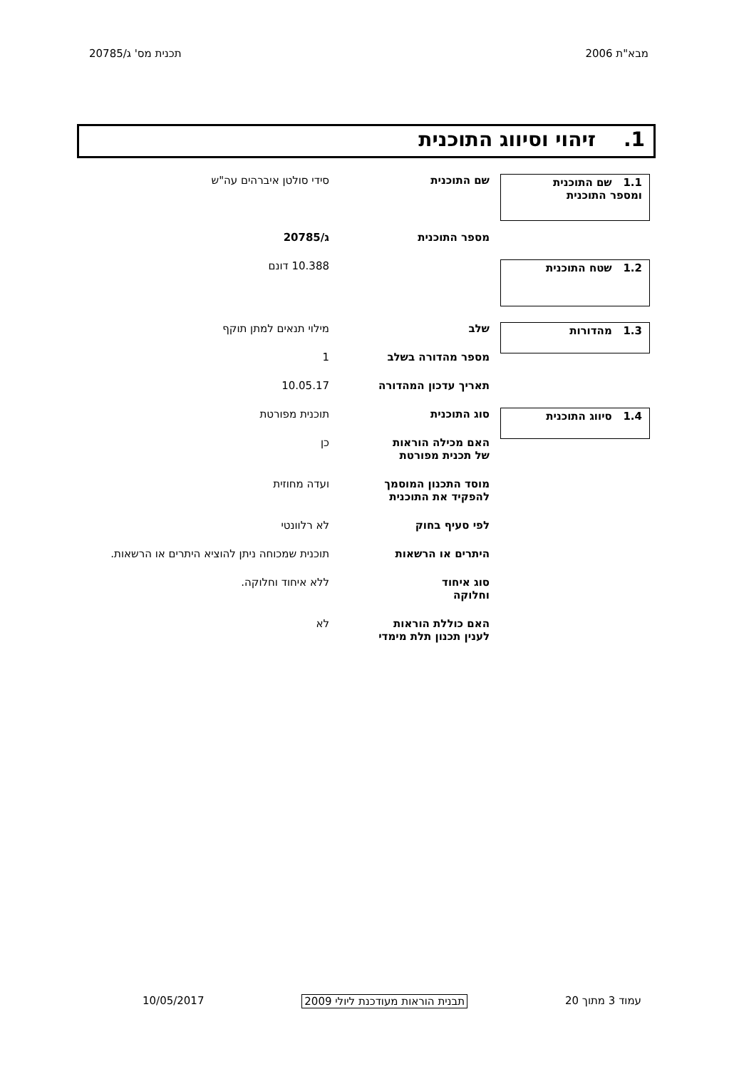מבא"ת 2006 תכנית מס' ג/20785
1. זיהוי וסיווג התוכנית
| 1.1 שם התוכנית ומספר התוכנית | שם התוכנית | סידי סולטן איברהים עה"ש |
| | מספר התוכנית | ג/20785 |
| 1.2 שטח התוכנית | | 10.388 דונם |
| 1.3 מהדורות | שלב | מילוי תנאים למתן תוקף |
| | מספר מהדורה בשלב | 1 |
| | תאריך עדכון המהדורה | 10.05.17 |
| 1.4 סיווג התוכנית | סוג התוכנית | תוכנית מפורטת |
| | האם מכילה הוראות של תכנית מפורטת | כן |
| | מוסד התכנון המוסמך להפקיד את התוכנית | ועדה מחוזית |
| | לפי סעיף בחוק | לא רלוונטי |
| | היתרים או הרשאות | תוכנית שמכוחה ניתן להוציא היתרים או הרשאות. |
| | סוג איחוד וחלוקה | ללא איחוד וחלוקה. |
| | האם כוללת הוראות לענין תכנון תלת מימדי | לא |
עמוד 3 מתוך 20 תבנית הוראות מעודכנת ליולי 2009 10/05/2017